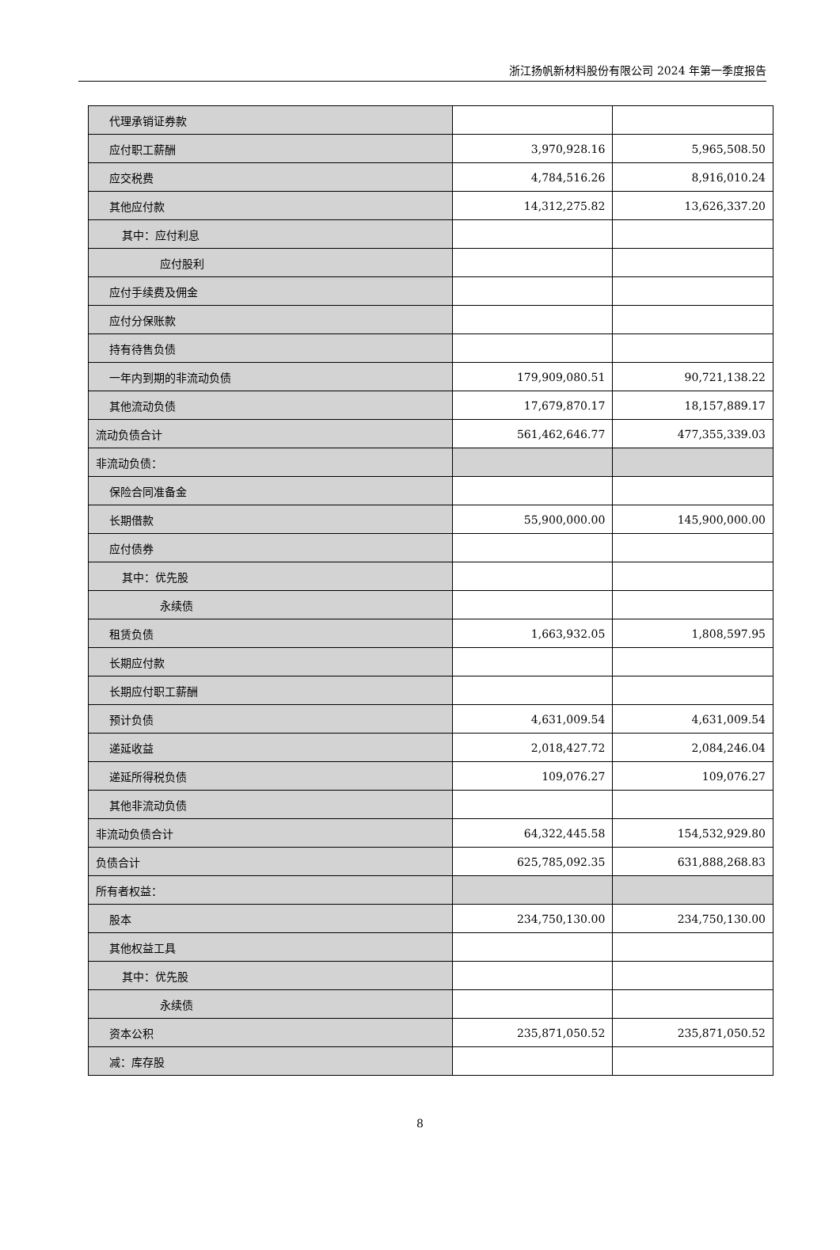浙江扬帆新材料股份有限公司 2024 年第一季度报告
| 代理承销证券款 | | |
| 应付职工薪酬 | 3,970,928.16 | 5,965,508.50 |
| 应交税费 | 4,784,516.26 | 8,916,010.24 |
| 其他应付款 | 14,312,275.82 | 13,626,337.20 |
| 其中：应付利息 | | |
| 应付股利 | | |
| 应付手续费及佣金 | | |
| 应付分保账款 | | |
| 持有待售负债 | | |
| 一年内到期的非流动负债 | 179,909,080.51 | 90,721,138.22 |
| 其他流动负债 | 17,679,870.17 | 18,157,889.17 |
| 流动负债合计 | 561,462,646.77 | 477,355,339.03 |
| 非流动负债： | | |
| 保险合同准备金 | | |
| 长期借款 | 55,900,000.00 | 145,900,000.00 |
| 应付债券 | | |
| 其中：优先股 | | |
| 永续债 | | |
| 租赁负债 | 1,663,932.05 | 1,808,597.95 |
| 长期应付款 | | |
| 长期应付职工薪酬 | | |
| 预计负债 | 4,631,009.54 | 4,631,009.54 |
| 递延收益 | 2,018,427.72 | 2,084,246.04 |
| 递延所得税负债 | 109,076.27 | 109,076.27 |
| 其他非流动负债 | | |
| 非流动负债合计 | 64,322,445.58 | 154,532,929.80 |
| 负债合计 | 625,785,092.35 | 631,888,268.83 |
| 所有者权益： | | |
| 股本 | 234,750,130.00 | 234,750,130.00 |
| 其他权益工具 | | |
| 其中：优先股 | | |
| 永续债 | | |
| 资本公积 | 235,871,050.52 | 235,871,050.52 |
| 减：库存股 | | |
8